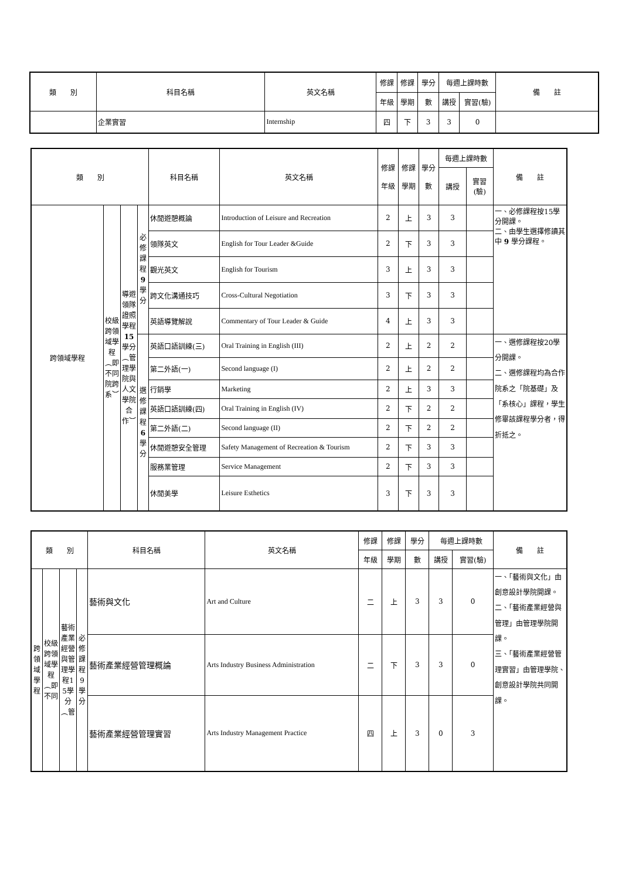| 類 別 | | 科目名稱 | 英文名稱 | 修課 | 修課 | 學分 | 每週上課時數 | | 備 註 |
| --- | --- | --- | --- | --- | --- | --- | --- | --- | --- |
| | | | | 年級 | 學期 | 數 | 講授 | 實習(驗) | |
| | 企業實習 | | Internship | 四 | 下 | 3 | 3 | 0 | |
| 類 別 | | | | 科目名稱 | 英文名稱 | 修課 年級 | 修課 學期 | 學分 數 | 每週上課時數 | | 備 註 |
| --- | --- | --- | --- | --- | --- | --- | --- | --- | --- | --- | --- |
| | | | | | | | | | 講授 | 實習 (驗) | |
| 跨領域學程 | 校級跨領域學程︵即不同院跨系︶ | 導遊領隊證照學程 15 學分︵管理學院與人文學院合作︶ | 必修課程 9 學分 | 休閒遊憩概論 | Introduction of Leisure and Recreation | 2 | 上 | 3 | 3 | | 一、必修課程按15學分開課。 二、由學生選擇修讀其中 9 學分課程。 |
| | | | | 領隊英文 | English for Tour Leader &Guide | 2 | 下 | 3 | 3 | | |
| | | | | 觀光英文 | English for Tourism | 3 | 上 | 3 | 3 | | |
| | | | | 跨文化溝通技巧 | Cross-Cultural Negotiation | 3 | 下 | 3 | 3 | | |
| | | | | 英語導覽解說 | Commentary of Tour Leader & Guide | 4 | 上 | 3 | 3 | | |
| | | | 選修課程 6 學分 | 英語口語訓練(三) | Oral Training in English (III) | 2 | 上 | 2 | 2 | | 一、選修課程按20學分開課。 二、選修課程均為合作院系之「院基礎」及「系核心」課程，學生修畢該課程學分者，得折抵之。 |
| | | | | 第二外語(一) | Second language (I) | 2 | 上 | 2 | 2 | | |
| | | | | 行銷學 | Marketing | 2 | 上 | 3 | 3 | | |
| | | | | 英語口語訓練(四) | Oral Training in English (IV) | 2 | 下 | 2 | 2 | | |
| | | | | 第二外語(二) | Second language (II) | 2 | 下 | 2 | 2 | | |
| | | | | 休閒遊憩安全管理 | Safety Management of Recreation & Tourism | 2 | 下 | 3 | 3 | | |
| | | | | 服務業管理 | Service Management | 2 | 下 | 3 | 3 | | |
| | | | | 休閒美學 | Leisure Esthetics | 3 | 下 | 3 | 3 | | |
| 類 別 | | | | 科目名稱 | 英文名稱 | 修課 | 修課 | 學分 | 每週上課時數 | | 備 註 |
| --- | --- | --- | --- | --- | --- | --- | --- | --- | --- | --- | --- |
| | | | | | | 年級 | 學期 | 數 | 講授 | 實習(驗) | |
| 跨領域學程 | 校級跨領域學程︵即不同 | 藝術產業經營與管理學程15學分︵管 | 必修課程9學分 | 藝術與文化 | Art and Culture | 二 | 上 | 3 | 3 | 0 | 一、「藝術與文化」由創意設計學院開課。 二、「藝術產業經營與管理」由管理學院開課。 三、「藝術產業經營管理實習」由管理學院、創意設計學院共同開課。 |
| | | | | 藝術產業經營管理概論 | Arts Industry Business Administration | 二 | 下 | 3 | 3 | 0 | |
| | | | | 藝術產業經營管理實習 | Arts Industry Management Practice | 四 | 上 | 3 | 0 | 3 | |